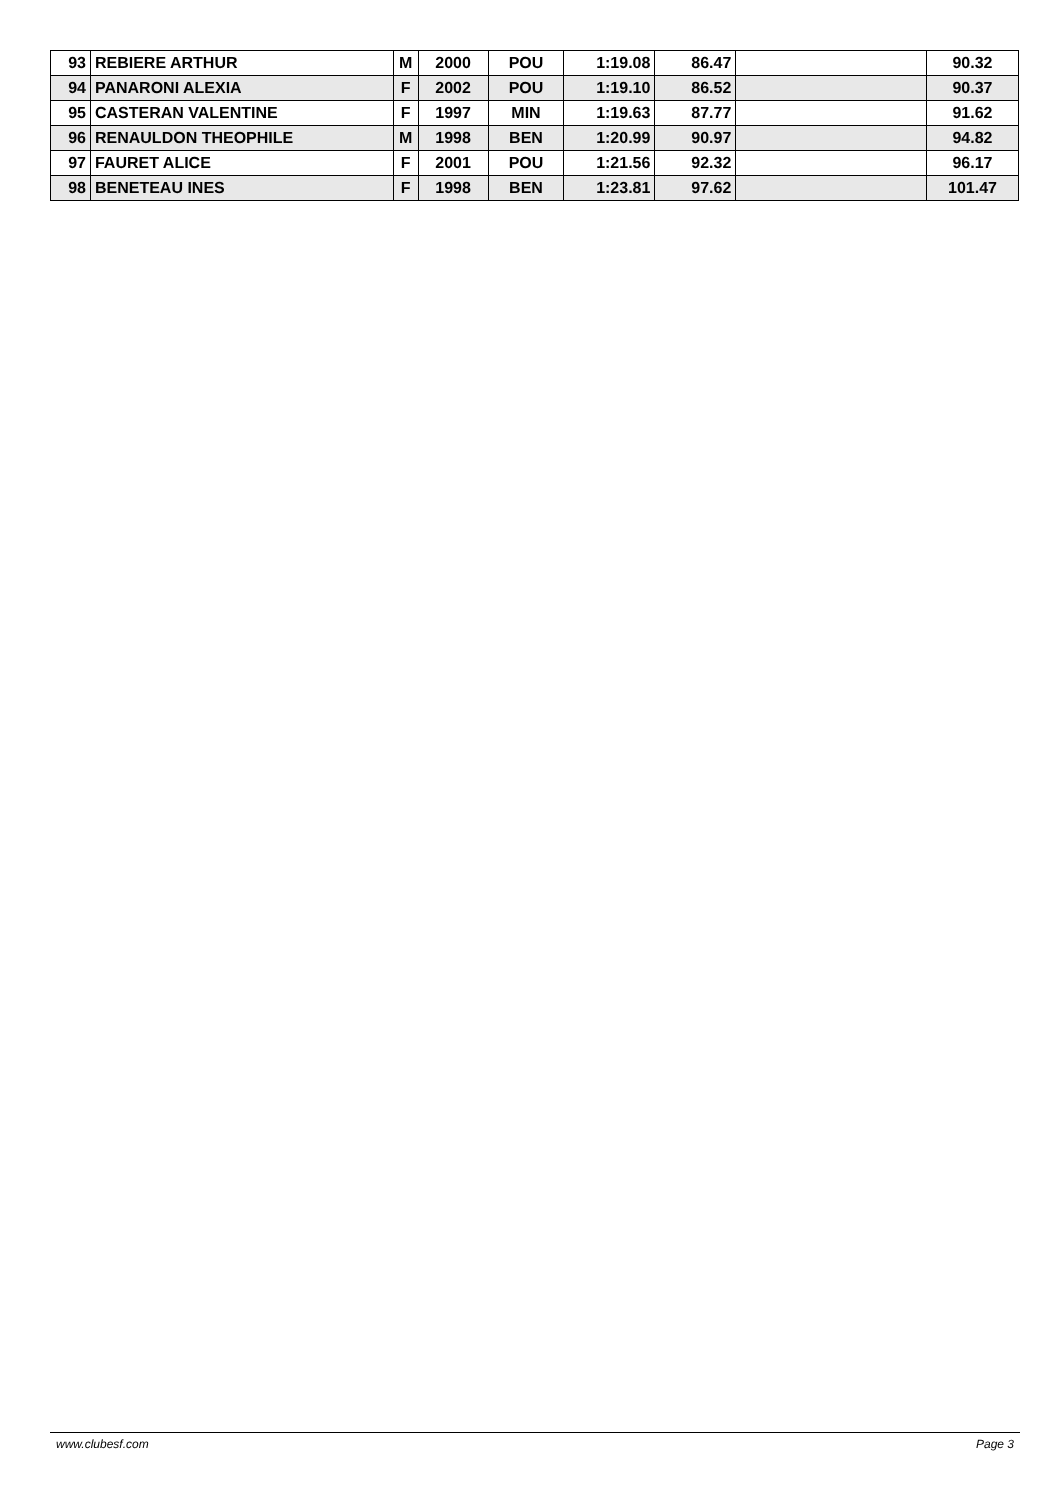| 93 | REBIERE ARTHUR | M | 2000 | POU | 1:19.08 | 86.47 | | 90.32 |
| 94 | PANARONI ALEXIA | F | 2002 | POU | 1:19.10 | 86.52 | | 90.37 |
| 95 | CASTERAN VALENTINE | F | 1997 | MIN | 1:19.63 | 87.77 | | 91.62 |
| 96 | RENAULDON THEOPHILE | M | 1998 | BEN | 1:20.99 | 90.97 | | 94.82 |
| 97 | FAURET ALICE | F | 2001 | POU | 1:21.56 | 92.32 | | 96.17 |
| 98 | BENETEAU INES | F | 1998 | BEN | 1:23.81 | 97.62 | | 101.47 |
www.clubesf.com Page 3